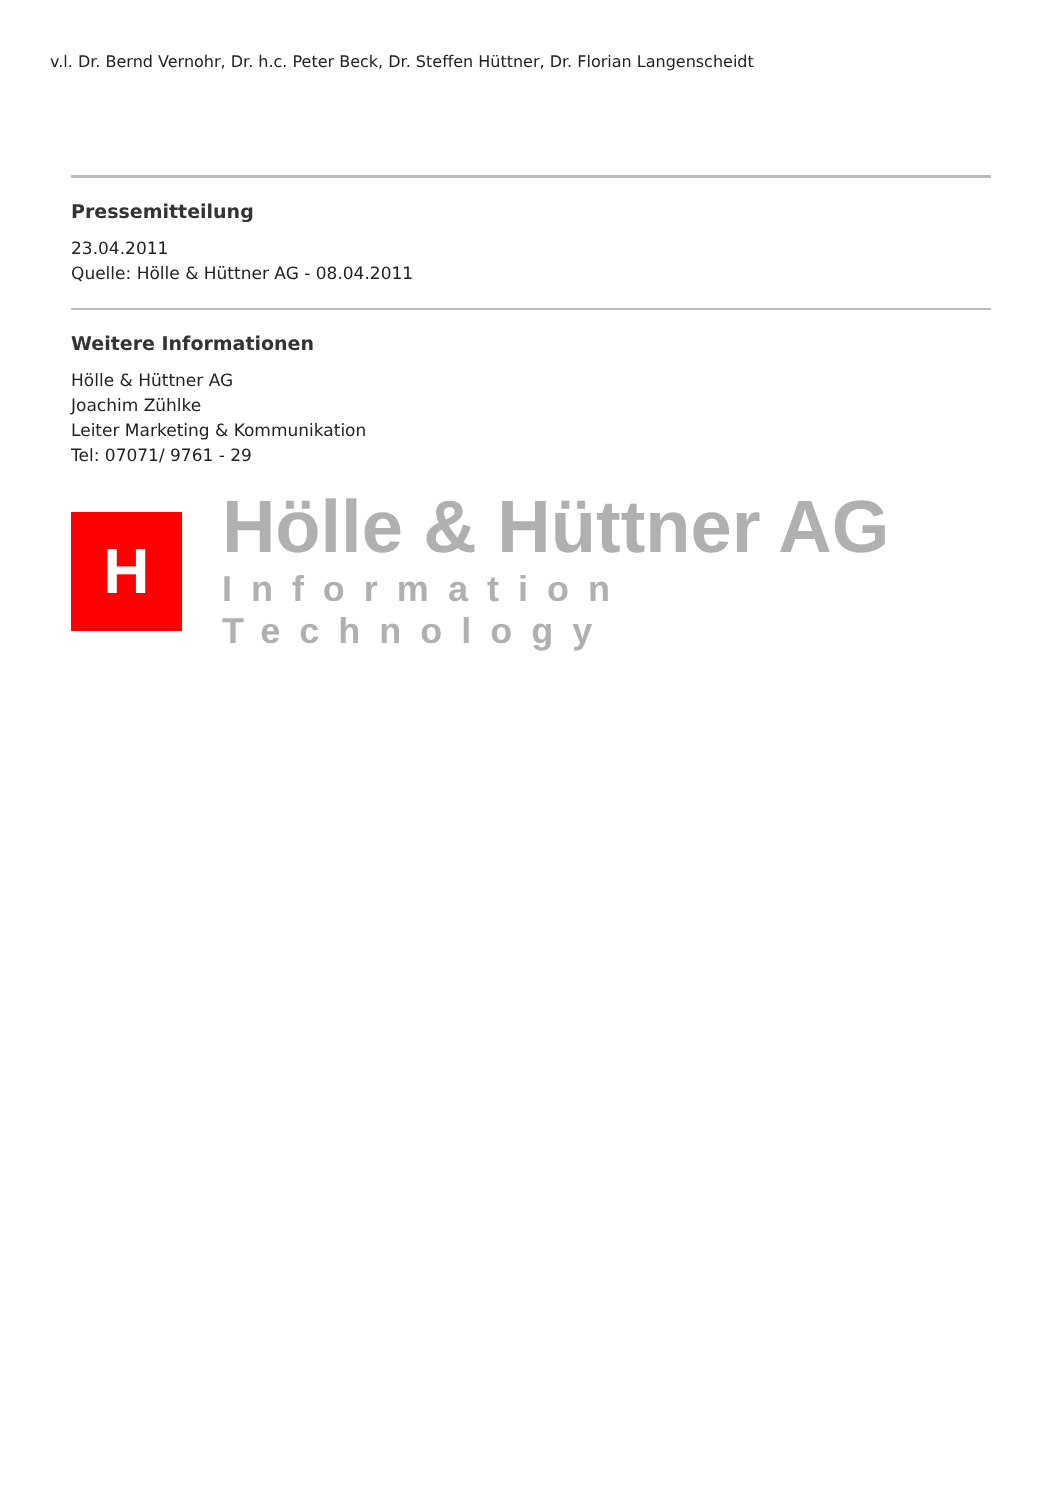v.l. Dr. Bernd Vernohr, Dr. h.c. Peter Beck, Dr. Steffen Hüttner, Dr. Florian Langenscheidt
Pressemitteilung
23.04.2011
Quelle: Hölle & Hüttner AG - 08.04.2011
Weitere Informationen
Hölle & Hüttner AG
Joachim Zühlke
Leiter Marketing & Kommunikation
Tel: 07071/ 9761 - 29
H
Hölle & Hüttner AG
Information Technology